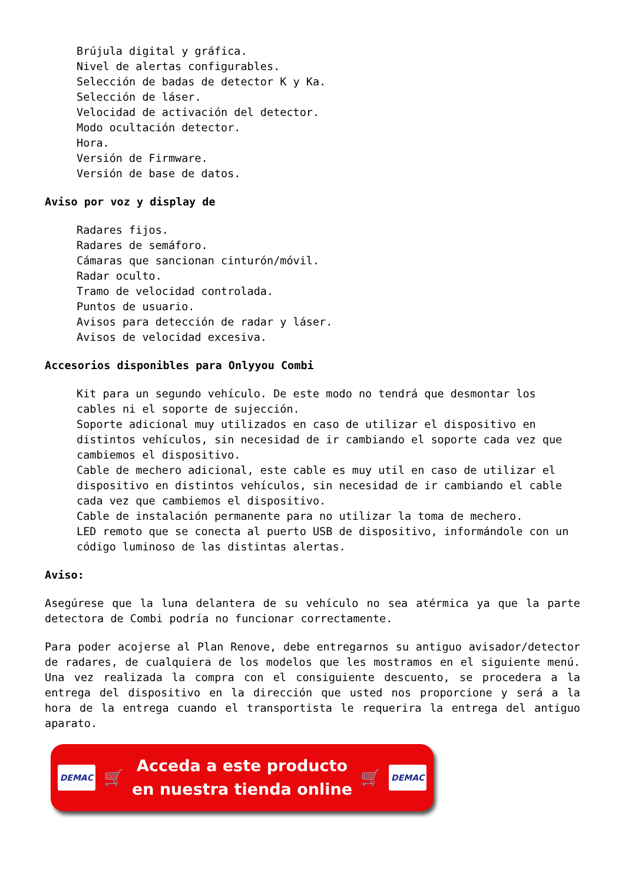Brújula digital y gráfica.
Nivel de alertas configurables.
Selección de badas de detector K y Ka.
Selección de láser.
Velocidad de activación del detector.
Modo ocultación detector.
Hora.
Versión de Firmware.
Versión de base de datos.
Aviso por voz y display de
Radares fijos.
Radares de semáforo.
Cámaras que sancionan cinturón/móvil.
Radar oculto.
Tramo de velocidad controlada.
Puntos de usuario.
Avisos para detección de radar y láser.
Avisos de velocidad excesiva.
Accesorios disponibles para Onlyyou Combi
Kit para un segundo vehículo. De este modo no tendrá que desmontar los cables ni el soporte de sujección.
Soporte adicional muy utilizados en caso de utilizar el dispositivo en distintos vehículos, sin necesidad de ir cambiando el soporte cada vez que cambiemos el dispositivo.
Cable de mechero adicional, este cable es muy util en caso de utilizar el dispositivo en distintos vehículos, sin necesidad de ir cambiando el cable cada vez que cambiemos el dispositivo.
Cable de instalación permanente para no utilizar la toma de mechero.
LED remoto que se conecta al puerto USB de dispositivo, informándole con un código luminoso de las distintas alertas.
Aviso:
Asegúrese que la luna delantera de su vehículo no sea atérmica ya que la parte detectora de Combi podría no funcionar correctamente.
Para poder acojerse al Plan Renove, debe entregarnos su antiguo avisador/detector de radares, de cualquiera de los modelos que les mostramos en el siguiente menú. Una vez realizada la compra con el consiguiente descuento, se procedera a la entrega del dispositivo en la dirección que usted nos proporcione y será a la hora de la entrega cuando el transportista le requerira la entrega del antiguo aparato.
DEMAC 🛒
Acceda a este producto
en nuestra tienda online
🛒 DEMAC